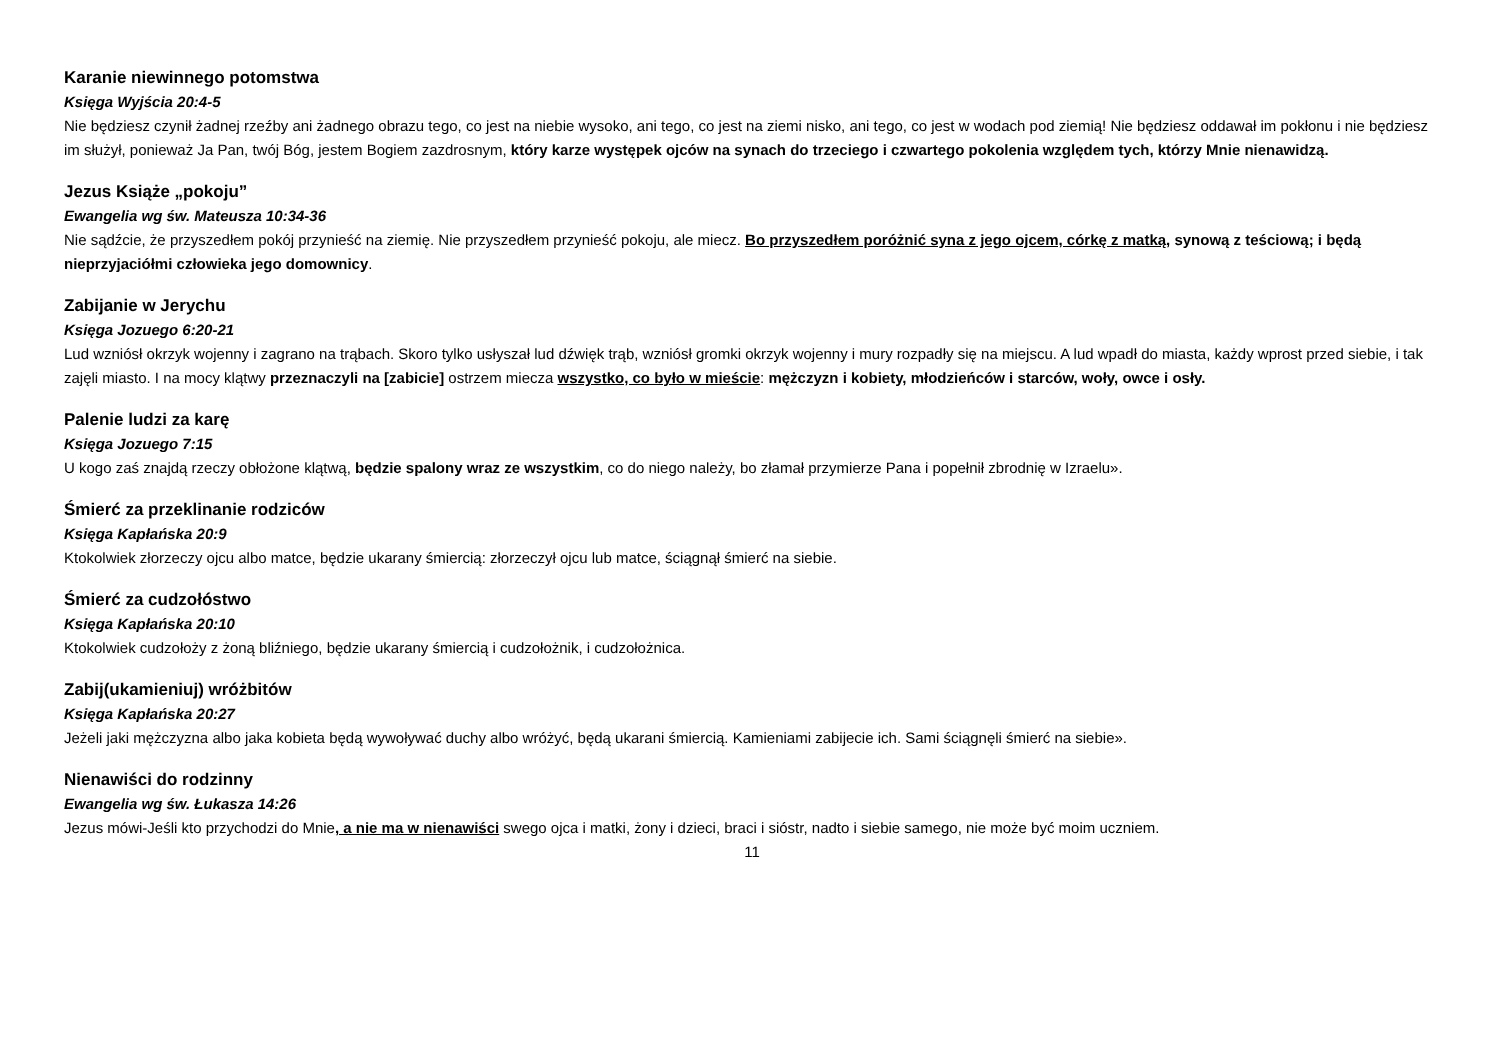Karanie niewinnego potomstwa
Księga Wyjścia 20:4-5
Nie będziesz czynił żadnej rzeźby ani żadnego obrazu tego, co jest na niebie wysoko, ani tego, co jest na ziemi nisko, ani tego, co jest w wodach pod ziemią! Nie będziesz oddawał im pokłonu i nie będziesz im służył, ponieważ Ja Pan, twój Bóg, jestem Bogiem zazdrosnym, który karze występek ojców na synach do trzeciego i czwartego pokolenia względem tych, którzy Mnie nienawidzą.
Jezus Książe „pokoju”
Ewangelia wg św. Mateusza 10:34-36
Nie sądźcie, że przyszedłem pokój przynieść na ziemię. Nie przyszedłem przynieść pokoju, ale miecz. Bo przyszedłem poróżnić syna z jego ojcem, córkę z matką, synową z teściową; i będą nieprzyjaciółmi człowieka jego domownicy.
Zabijanie w Jerychu
Księga Jozuego 6:20-21
Lud wzniósł okrzyk wojenny i zagrano na trąbach. Skoro tylko usłyszał lud dźwięk trąb, wzniósł gromki okrzyk wojenny i mury rozpadły się na miejscu. A lud wpadł do miasta, każdy wprost przed siebie, i tak zajęli miasto. I na mocy klątwy przeznaczyli na [zabicie] ostrzem miecza wszystko, co było w mieście: mężczyzn i kobiety, młodzieńców i starców, woły, owce i osły.
Palenie ludzi za karę
Księga Jozuego 7:15
U kogo zaś znajdą rzeczy obłożone klątwą, będzie spalony wraz ze wszystkim, co do niego należy, bo złamał przymierze Pana i popełnił zbrodnię w Izraelu».
Śmierć za przeklinanie rodziców
Księga Kapłańska 20:9
Ktokolwiek złorzeczy ojcu albo matce, będzie ukarany śmiercią: złorzeczył ojcu lub matce, ściągnął śmierć na siebie.
Śmierć za cudzołóstwo
Księga Kapłańska 20:10
Ktokolwiek cudzołoży z żoną bliźniego, będzie ukarany śmiercią i cudzołożnik, i cudzołożnica.
Zabij(ukamieniuj) wróżbitów
Księga Kapłańska 20:27
Jeżeli jaki mężczyzna albo jaka kobieta będą wywoływać duchy albo wróżyć, będą ukarani śmiercią. Kamieniami zabijecie ich. Sami ściągnęli śmierć na siebie».
Nienawiści do rodzinny
Ewangelia wg św. Łukasza 14:26
Jezus mówi-Jeśli kto przychodzi do Mnie, a nie ma w nienawiści swego ojca i matki, żony i dzieci, braci i sióstr, nadto i siebie samego, nie może być moim uczniem.
11